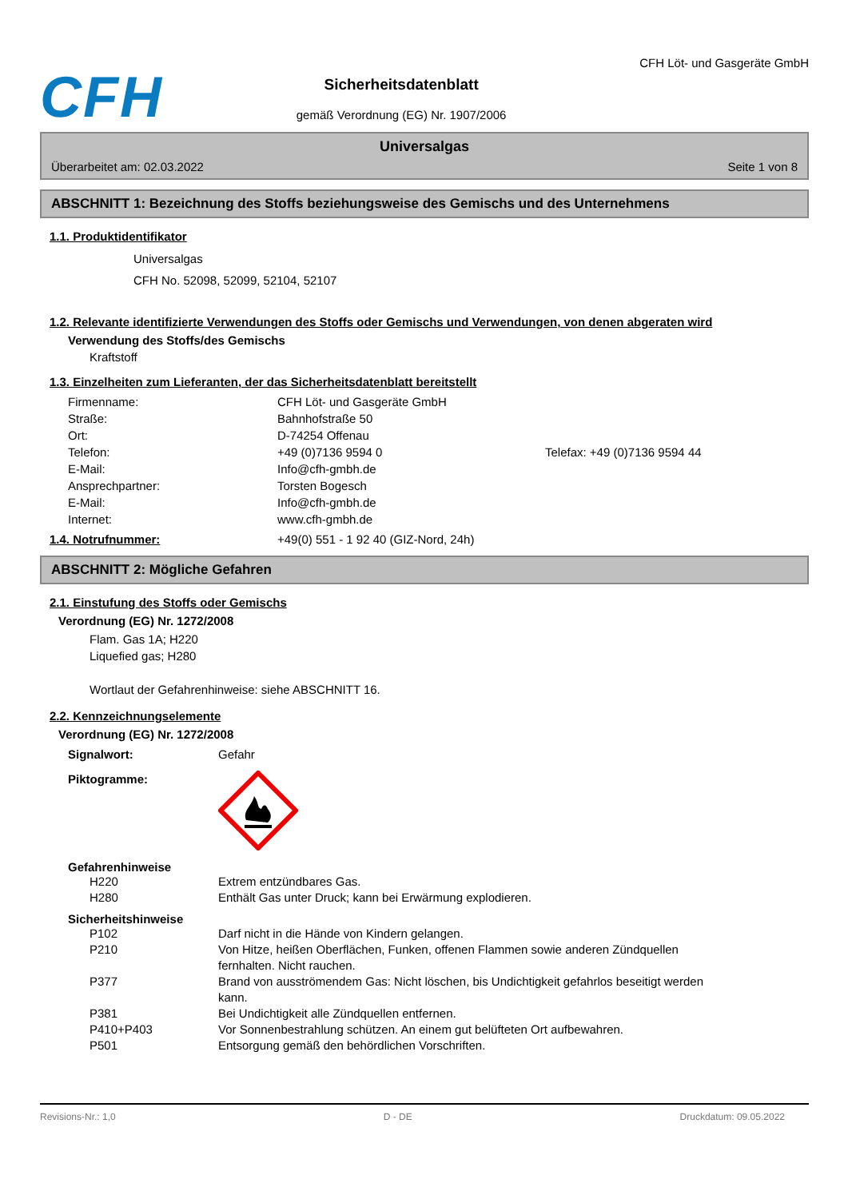CFH
Sicherheitsdatenblatt
gemäß Verordnung (EG) Nr. 1907/2006
CFH Löt- und Gasgeräte GmbH
Universalgas
Überarbeitet am: 02.03.2022 Seite 1 von 8
ABSCHNITT 1: Bezeichnung des Stoffs beziehungsweise des Gemischs und des Unternehmens
1.1. Produktidentifikator
Universalgas
CFH No. 52098, 52099, 52104, 52107
1.2. Relevante identifizierte Verwendungen des Stoffs oder Gemischs und Verwendungen, von denen abgeraten wird
Verwendung des Stoffs/des Gemischs
Kraftstoff
1.3. Einzelheiten zum Lieferanten, der das Sicherheitsdatenblatt bereitstellt
Firmenname: CFH Löt- und Gasgeräte GmbH
Straße: Bahnhofstraße 50
Ort: D-74254 Offenau
Telefon: +49 (0)7136 9594 0 Telefax: +49 (0)7136 9594 44
E-Mail: Info@cfh-gmbh.de
Ansprechpartner: Torsten Bogesch
E-Mail: Info@cfh-gmbh.de
Internet: www.cfh-gmbh.de
1.4. Notrufnummer: +49(0) 551 - 1 92 40 (GIZ-Nord, 24h)
ABSCHNITT 2: Mögliche Gefahren
2.1. Einstufung des Stoffs oder Gemischs
Verordnung (EG) Nr. 1272/2008
Flam. Gas 1A; H220
Liquefied gas; H280
Wortlaut der Gefahrenhinweise: siehe ABSCHNITT 16.
2.2. Kennzeichnungselemente
Verordnung (EG) Nr. 1272/2008
Signalwort: Gefahr
Piktogramme:
Gefahrenhinweise
H220 Extrem entzündbares Gas.
H280 Enthält Gas unter Druck; kann bei Erwärmung explodieren.
Sicherheitshinweise
P102 Darf nicht in die Hände von Kindern gelangen.
P210 Von Hitze, heißen Oberflächen, Funken, offenen Flammen sowie anderen Zündquellen fernhalten. Nicht rauchen.
P377 Brand von ausströmendem Gas: Nicht löschen, bis Undichtigkeit gefahrlos beseitigt werden kann.
P381 Bei Undichtigkeit alle Zündquellen entfernen.
P410+P403 Vor Sonnenbestrahlung schützen. An einem gut belüfteten Ort aufbewahren.
P501 Entsorgung gemäß den behördlichen Vorschriften.
Revisions-Nr.: 1,0 D - DE Druckdatum: 09.05.2022